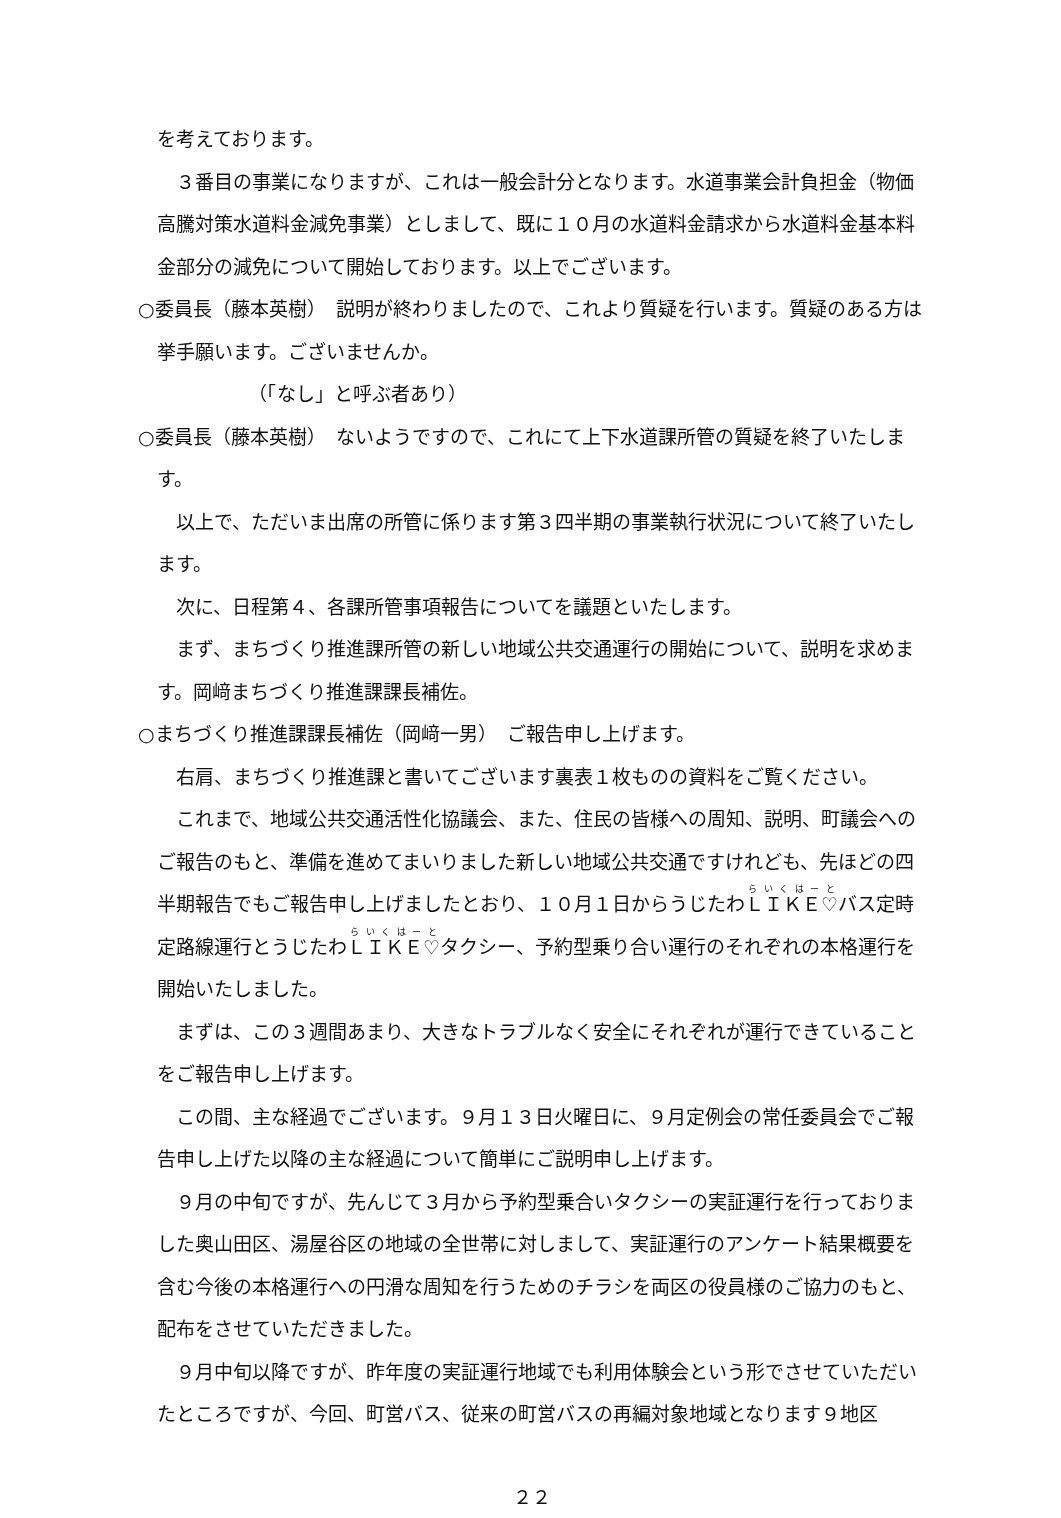を考えております。
３番目の事業になりますが、これは一般会計分となります。水道事業会計負担金（物価高騰対策水道料金減免事業）としまして、既に１０月の水道料金請求から水道料金基本料金部分の減免について開始しております。以上でございます。
○委員長（藤本英樹）　説明が終わりましたので、これより質疑を行います。質疑のある方は挙手願います。ございませんか。
（「なし」と呼ぶ者あり）
○委員長（藤本英樹）　ないようですので、これにて上下水道課所管の質疑を終了いたします。
以上で、ただいま出席の所管に係ります第３四半期の事業執行状況について終了いたします。
次に、日程第４、各課所管事項報告についてを議題といたします。
まず、まちづくり推進課所管の新しい地域公共交通運行の開始について、説明を求めます。岡﨑まちづくり推進課課長補佐。
○まちづくり推進課課長補佐（岡﨑一男）　ご報告申し上げます。
右肩、まちづくり推進課と書いてございます裏表１枚ものの資料をご覧ください。
これまで、地域公共交通活性化協議会、また、住民の皆様への周知、説明、町議会へのご報告のもと、準備を進めてまいりました新しい地域公共交通ですけれども、先ほどの四半期報告でもご報告申し上げましたとおり、１０月１日からうじたわＬＩＫＥ♡バス定時定路線運行とうじたわＬＩＫＥ♡タクシー、予約型乗り合い運行のそれぞれの本格運行を開始いたしました。
まずは、この３週間あまり、大きなトラブルなく安全にそれぞれが運行できていることをご報告申し上げます。
この間、主な経過でございます。９月１３日火曜日に、９月定例会の常任委員会でご報告申し上げた以降の主な経過について簡単にご説明申し上げます。
９月の中旬ですが、先んじて３月から予約型乗合いタクシーの実証運行を行っておりました奥山田区、湯屋谷区の地域の全世帯に対しまして、実証運行のアンケート結果概要を含む今後の本格運行への円滑な周知を行うためのチラシを両区の役員様のご協力のもと、配布をさせていただきました。
９月中旬以降ですが、昨年度の実証運行地域でも利用体験会という形でさせていただいたところですが、今回、町営バス、従来の町営バスの再編対象地域となります９地区
２２